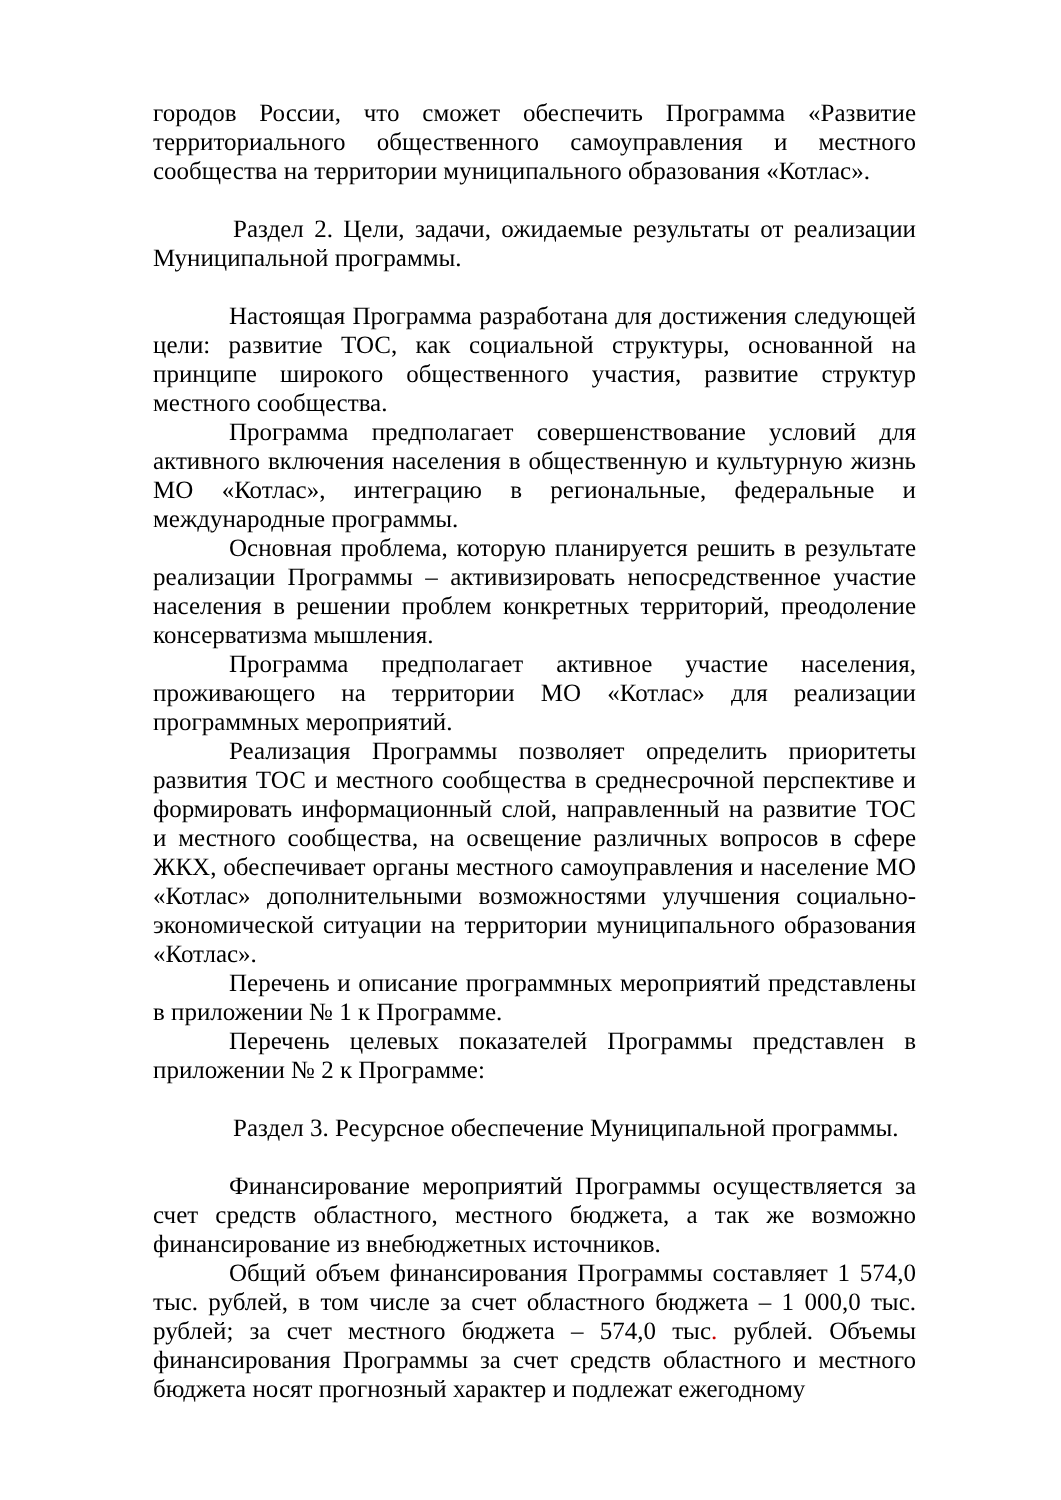городов России, что сможет обеспечить Программа «Развитие территориального общественного самоуправления и местного сообщества на территории муниципального образования «Котлас».
Раздел 2. Цели, задачи, ожидаемые результаты от реализации Муниципальной программы.
Настоящая Программа разработана для достижения следующей цели: развитие ТОС, как социальной структуры, основанной на принципе широкого общественного участия, развитие структур местного сообщества.
Программа предполагает совершенствование условий для активного включения населения в общественную и культурную жизнь МО «Котлас», интеграцию в региональные, федеральные и международные программы.
Основная проблема, которую планируется решить в результате реализации Программы – активизировать непосредственное участие населения в решении проблем конкретных территорий, преодоление консерватизма мышления.
Программа предполагает активное участие населения, проживающего на территории МО «Котлас» для реализации программных мероприятий.
Реализация Программы позволяет определить приоритеты развития ТОС и местного сообщества в среднесрочной перспективе и формировать информационный слой, направленный на развитие ТОС и местного сообщества, на освещение различных вопросов в сфере ЖКХ, обеспечивает органы местного самоуправления и население МО «Котлас» дополнительными возможностями улучшения социально-экономической ситуации на территории муниципального образования «Котлас».
Перечень и описание программных мероприятий представлены в приложении № 1 к Программе.
Перечень целевых показателей Программы представлен в приложении № 2 к Программе:
Раздел 3. Ресурсное обеспечение Муниципальной программы.
Финансирование мероприятий Программы осуществляется за счет средств областного, местного бюджета, а так же возможно финансирование из внебюджетных источников.
Общий объем финансирования Программы составляет 1 574,0 тыс. рублей, в том числе за счет областного бюджета – 1 000,0 тыс. рублей; за счет местного бюджета – 574,0 тыс. рублей. Объемы финансирования Программы за счет средств областного и местного бюджета носят прогнозный характер и подлежат ежегодному